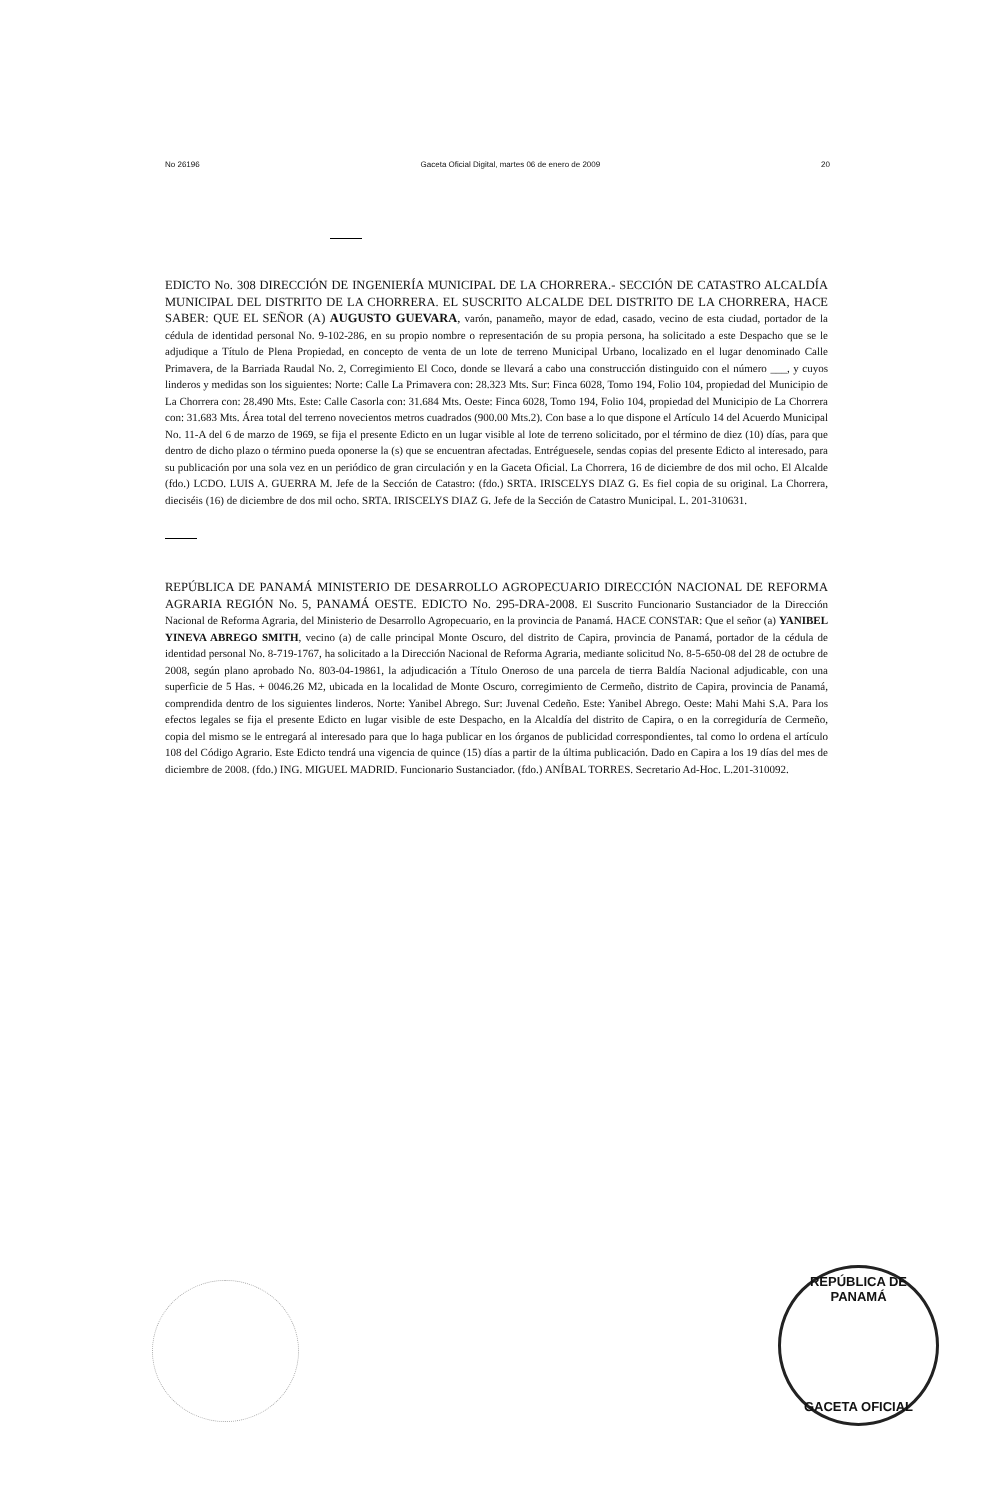No 26196 Gaceta Oficial Digital, martes 06 de enero de 2009 20
EDICTO No. 308 DIRECCIÓN DE INGENIERÍA MUNICIPAL DE LA CHORRERA.- SECCIÓN DE CATASTRO ALCALDÍA MUNICIPAL DEL DISTRITO DE LA CHORRERA. EL SUSCRITO ALCALDE DEL DISTRITO DE LA CHORRERA, HACE SABER: QUE EL SEÑOR (A) AUGUSTO GUEVARA, varón, panameño, mayor de edad, casado, vecino de esta ciudad, portador de la cédula de identidad personal No. 9-102-286, en su propio nombre o representación de su propia persona, ha solicitado a este Despacho que se le adjudique a Título de Plena Propiedad, en concepto de venta de un lote de terreno Municipal Urbano, localizado en el lugar denominado Calle Primavera, de la Barriada Raudal No. 2, Corregimiento El Coco, donde se llevará a cabo una construcción distinguido con el número ___, y cuyos linderos y medidas son los siguientes: Norte: Calle La Primavera con: 28.323 Mts. Sur: Finca 6028, Tomo 194, Folio 104, propiedad del Municipio de La Chorrera con: 28.490 Mts. Este: Calle Casorla con: 31.684 Mts. Oeste: Finca 6028, Tomo 194, Folio 104, propiedad del Municipio de La Chorrera con: 31.683 Mts. Área total del terreno novecientos metros cuadrados (900.00 Mts.2). Con base a lo que dispone el Artículo 14 del Acuerdo Municipal No. 11-A del 6 de marzo de 1969, se fija el presente Edicto en un lugar visible al lote de terreno solicitado, por el término de diez (10) días, para que dentro de dicho plazo o término pueda oponerse la (s) que se encuentran afectadas. Entréguesele, sendas copias del presente Edicto al interesado, para su publicación por una sola vez en un periódico de gran circulación y en la Gaceta Oficial. La Chorrera, 16 de diciembre de dos mil ocho. El Alcalde (fdo.) LCDO. LUIS A. GUERRA M. Jefe de la Sección de Catastro: (fdo.) SRTA. IRISCELYS DIAZ G. Es fiel copia de su original. La Chorrera, dieciséis (16) de diciembre de dos mil ocho. SRTA. IRISCELYS DIAZ G. Jefe de la Sección de Catastro Municipal. L. 201-310631.
REPÚBLICA DE PANAMÁ MINISTERIO DE DESARROLLO AGROPECUARIO DIRECCIÓN NACIONAL DE REFORMA AGRARIA REGIÓN No. 5, PANAMÁ OESTE. EDICTO No. 295-DRA-2008. El Suscrito Funcionario Sustanciador de la Dirección Nacional de Reforma Agraria, del Ministerio de Desarrollo Agropecuario, en la provincia de Panamá. HACE CONSTAR: Que el señor (a) YANIBEL YINEVA ABREGO SMITH, vecino (a) de calle principal Monte Oscuro, del distrito de Capira, provincia de Panamá, portador de la cédula de identidad personal No. 8-719-1767, ha solicitado a la Dirección Nacional de Reforma Agraria, mediante solicitud No. 8-5-650-08 del 28 de octubre de 2008, según plano aprobado No. 803-04-19861, la adjudicación a Título Oneroso de una parcela de tierra Baldía Nacional adjudicable, con una superficie de 5 Has. + 0046.26 M2, ubicada en la localidad de Monte Oscuro, corregimiento de Cermeño, distrito de Capira, provincia de Panamá, comprendida dentro de los siguientes linderos. Norte: Yanibel Abrego. Sur: Juvenal Cedeño. Este: Yanibel Abrego. Oeste: Mahi Mahi S.A. Para los efectos legales se fija el presente Edicto en lugar visible de este Despacho, en la Alcaldía del distrito de Capira, o en la corregiduría de Cermeño, copia del mismo se le entregará al interesado para que lo haga publicar en los órganos de publicidad correspondientes, tal como lo ordena el artículo 108 del Código Agrario. Este Edicto tendrá una vigencia de quince (15) días a partir de la última publicación. Dado en Capira a los 19 días del mes de diciembre de 2008. (fdo.) ING. MIGUEL MADRID. Funcionario Sustanciador. (fdo.) ANÍBAL TORRES. Secretario Ad-Hoc. L.201-310092.
REPÚBLICA DE PANAMÁ
GACETA OFICIAL